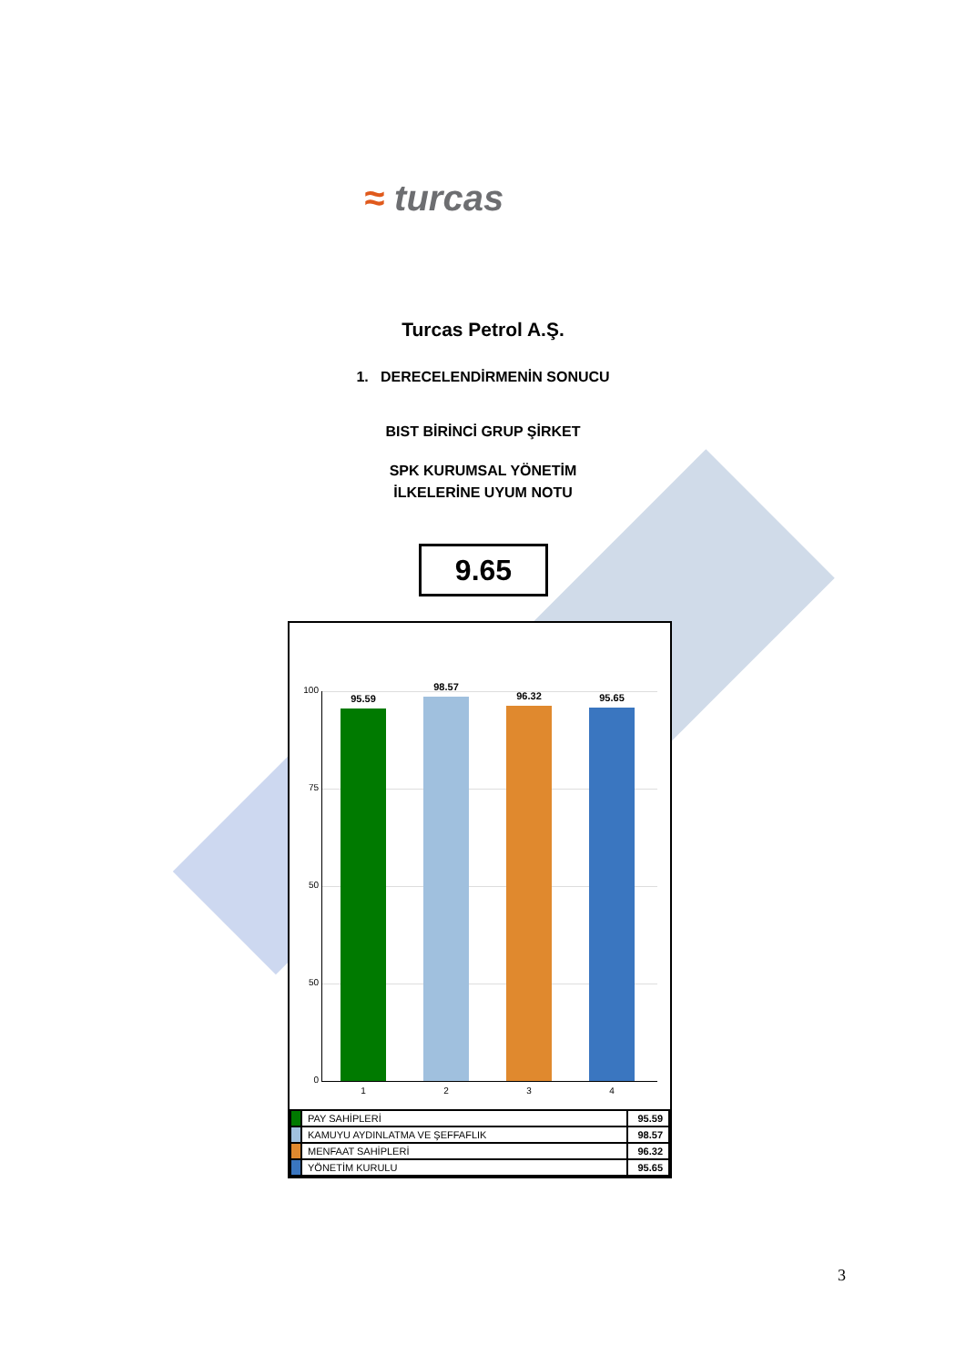≈ turcas
Turcas Petrol A.Ş.
1. DERECELENDİRMENİN SONUCU
BIST BİRİNCİ GRUP ŞİRKET
SPK KURUMSAL YÖNETİM
İLKELERİNE UYUM NOTU
9.65
100
75
50
50
0
95.59
98.57
96.32 95.65
1 2 3 4
| | PAY SAHİPLERİ | 95.59 |
| | KAMUYU AYDINLATMA VE ŞEFFAFLIK | 98.57 |
| | MENFAAT SAHİPLERİ | 96.32 |
| | YÖNETİM KURULU | 95.65 |
3